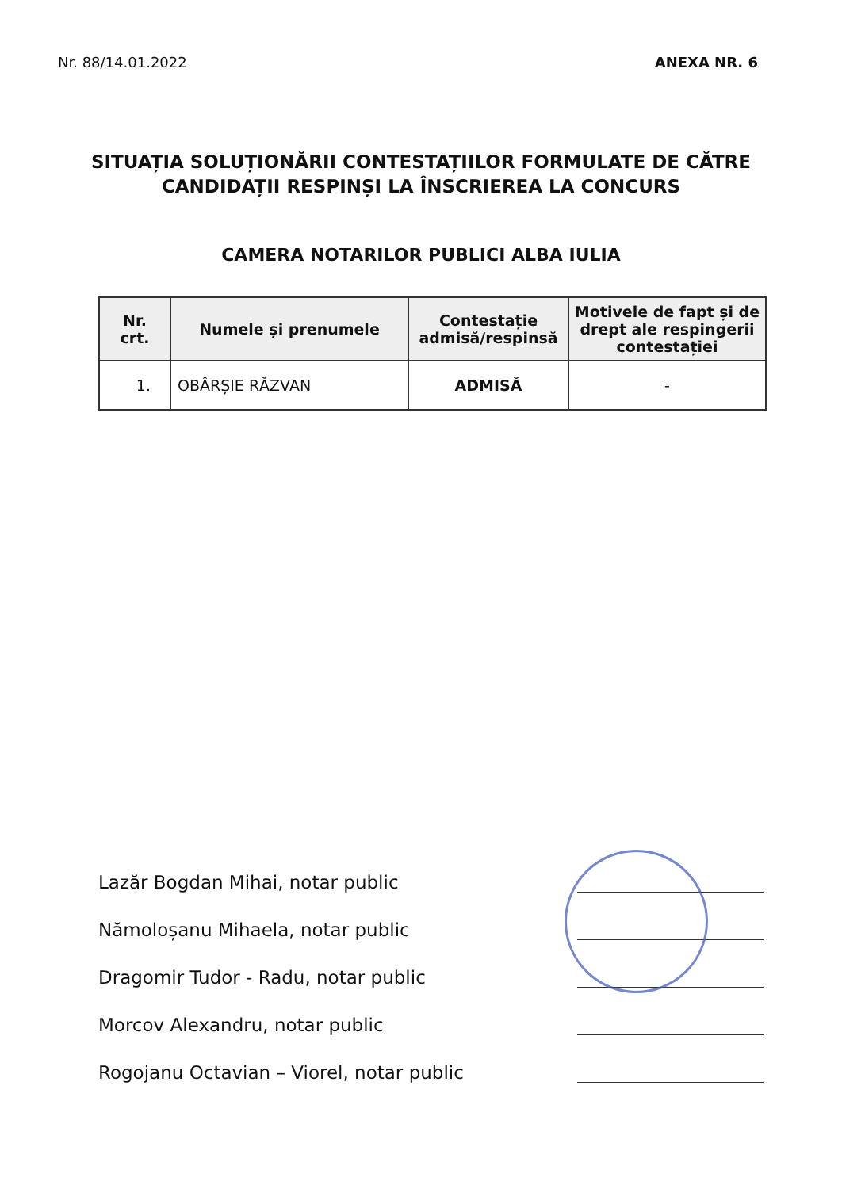Nr. 88/14.01.2022 ANEXA NR. 6
SITUAȚIA SOLUȚIONĂRII CONTESTAȚIILOR FORMULATE DE CĂTRE CANDIDAȚII RESPINȘI LA ÎNSCRIEREA LA CONCURS
CAMERA NOTARILOR PUBLICI ALBA IULIA
| Nr. crt. | Numele și prenumele | Contestație admisă/respinsă | Motivele de fapt și de drept ale respingerii contestației |
| --- | --- | --- | --- |
| 1. | OBÂRȘIE RĂZVAN | ADMISĂ | - |
Lazăr Bogdan Mihai, notar public
Nămoloșanu Mihaela, notar public
Dragomir Tudor - Radu, notar public
Morcov Alexandru, notar public
Rogojanu Octavian – Viorel, notar public